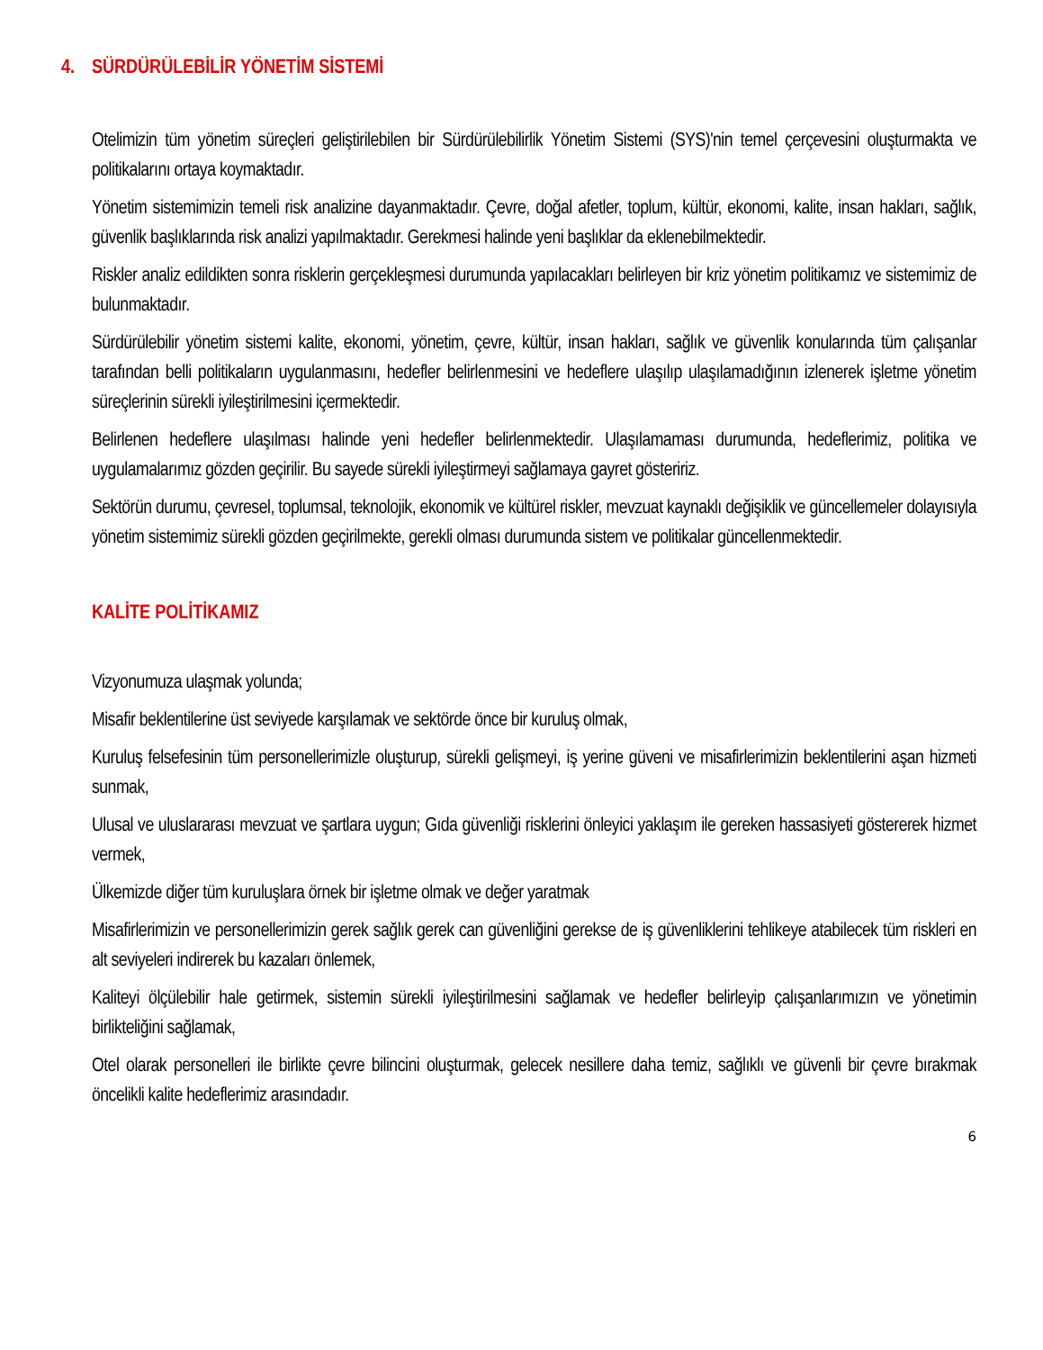4. SÜRDÜRÜLEBİLİR YÖNETİM SİSTEMİ
Otelimizin tüm yönetim süreçleri geliştirilebilen bir Sürdürülebilirlik Yönetim Sistemi (SYS)'nin temel çerçevesini oluşturmakta ve politikalarını ortaya koymaktadır.
Yönetim sistemimizin temeli risk analizine dayanmaktadır. Çevre, doğal afetler, toplum, kültür, ekonomi, kalite, insan hakları, sağlık, güvenlik başlıklarında risk analizi yapılmaktadır. Gerekmesi halinde yeni başlıklar da eklenebilmektedir.
Riskler analiz edildikten sonra risklerin gerçekleşmesi durumunda yapılacakları belirleyen bir kriz yönetim politikamız ve sistemimiz de bulunmaktadır.
Sürdürülebilir yönetim sistemi kalite, ekonomi, yönetim, çevre, kültür, insan hakları, sağlık ve güvenlik konularında tüm çalışanlar tarafından belli politikaların uygulanmasını, hedefler belirlenmesini ve hedeflere ulaşılıp ulaşılamadığının izlenerek işletme yönetim süreçlerinin sürekli iyileştirilmesini içermektedir.
Belirlenen hedeflere ulaşılması halinde yeni hedefler belirlenmektedir. Ulaşılamaması durumunda, hedeflerimiz, politika ve uygulamalarımız gözden geçirilir. Bu sayede sürekli iyileştirmeyi sağlamaya gayret gösteririz.
Sektörün durumu, çevresel, toplumsal, teknolojik, ekonomik ve kültürel riskler, mevzuat kaynaklı değişiklik ve güncellemeler dolayısıyla yönetim sistemimiz sürekli gözden geçirilmekte, gerekli olması durumunda sistem ve politikalar güncellenmektedir.
KALİTE POLİTİKAMIZ
Vizyonumuza ulaşmak yolunda;
Misafir beklentilerine üst seviyede karşılamak ve sektörde önce bir kuruluş olmak,
Kuruluş felsefesinin tüm personellerimizle oluşturup, sürekli gelişmeyi, iş yerine güveni ve misafirlerimizin beklentilerini aşan hizmeti sunmak,
Ulusal ve uluslararası mevzuat ve şartlara uygun; Gıda güvenliği risklerini önleyici yaklaşım ile gereken hassasiyeti göstererek hizmet vermek,
Ülkemizde diğer tüm kuruluşlara örnek bir işletme olmak ve değer yaratmak
Misafirlerimizin ve personellerimizin gerek sağlık gerek can güvenliğini gerekse de iş güvenliklerini tehlikeye atabilecek tüm riskleri en alt seviyeleri indirerek bu kazaları önlemek,
Kaliteyi ölçülebilir hale getirmek, sistemin sürekli iyileştirilmesini sağlamak ve hedefler belirleyip çalışanlarımızın ve yönetimin birlikteliğini sağlamak,
Otel olarak personelleri ile birlikte çevre bilincini oluşturmak, gelecek nesillere daha temiz, sağlıklı ve güvenli bir çevre bırakmak öncelikli kalite hedeflerimiz arasındadır.
6